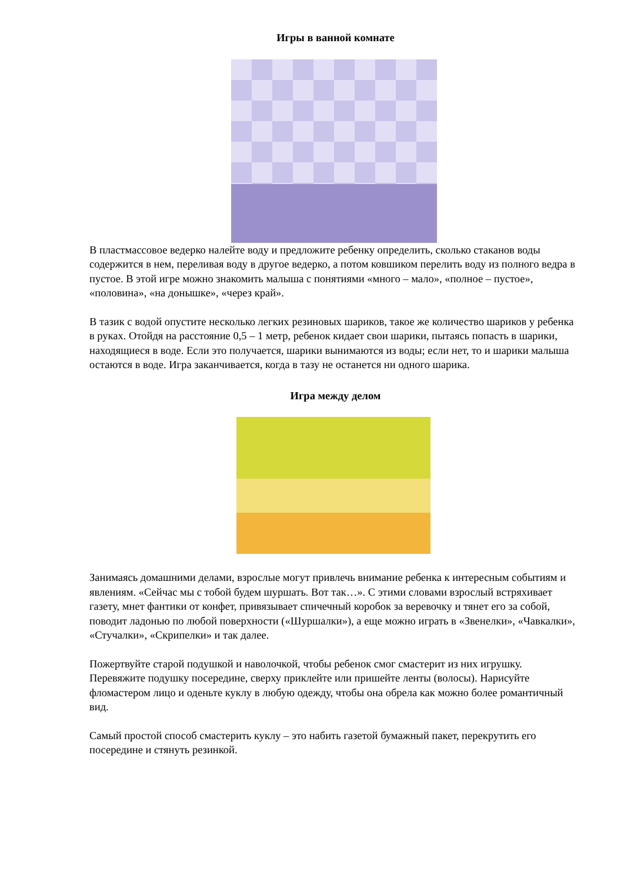Игры в ванной комнате
В пластмассовое ведерко налейте воду и предложите ребенку определить, сколько стаканов воды содержится в нем, переливая воду в другое ведерко, а потом ковшиком перелить воду из полного ведра в пустое. В этой игре можно знакомить малыша с понятиями «много – мало», «полное – пустое», «половина», «на донышке», «через край».
В тазик с водой опустите несколько легких резиновых шариков, такое же количество шариков у ребенка в руках. Отойдя на расстояние 0,5 – 1 метр, ребенок кидает свои шарики, пытаясь попасть в шарики, находящиеся в воде. Если это получается, шарики вынимаются из воды; если нет, то и шарики малыша остаются в воде. Игра заканчивается, когда в тазу не останется ни одного шарика.
Игра между делом
Занимаясь домашними делами, взрослые могут привлечь внимание ребенка к интересным событиям и явлениям. «Сейчас мы с тобой будем шуршать. Вот так…». С этими словами взрослый встряхивает газету, мнет фантики от конфет, привязывает спичечный коробок за веревочку и тянет его за собой, поводит ладонью по любой поверхности («Шуршалки»), а еще можно играть в «Звенелки», «Чавкалки», «Стучалки», «Скрипелки» и так далее.
Пожертвуйте старой подушкой и наволочкой, чтобы ребенок смог смастерит из них игрушку. Перевяжите подушку посередине, сверху приклейте или пришейте ленты (волосы). Нарисуйте фломастером лицо и оденьте куклу в любую одежду, чтобы она обрела как можно более романтичный вид.
Самый простой способ смастерить куклу – это набить газетой бумажный пакет, перекрутить его посередине и стянуть резинкой.